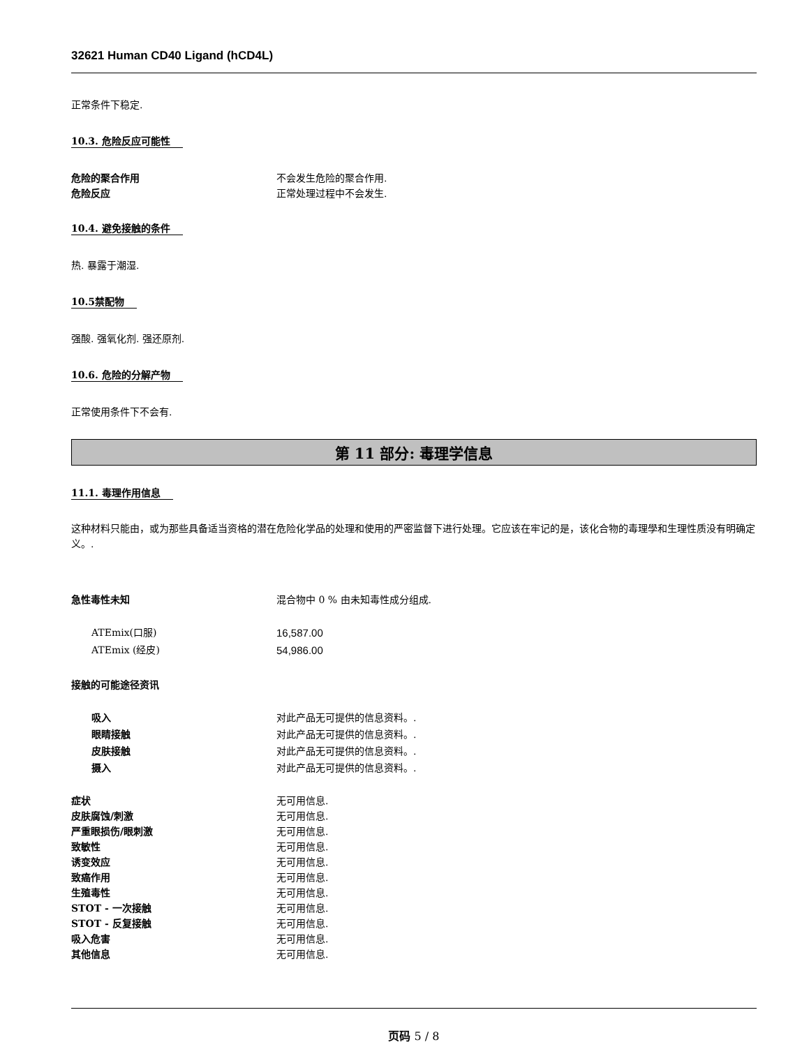32621 Human CD40 Ligand (hCD4L)
正常条件下稳定.
10.3. 危险反应可能性
危险的聚合作用 不会发生危险的聚合作用.
危险反应 正常处理过程中不会发生.
10.4. 避免接触的条件
热. 暴露于潮湿.
10.5禁配物
强酸. 强氧化剂. 强还原剂.
10.6. 危险的分解产物
正常使用条件下不会有.
第 11 部分: 毒理学信息
11.1. 毒理作用信息
这种材料只能由，或为那些具备适当资格的潜在危险化学品的处理和使用的严密监督下进行处理。它应该在牢记的是，该化合物的毒理學和生理性质没有明确定义。.
急性毒性未知 混合物中 0 % 由未知毒性成分组成.
ATEmix(口服) 16,587.00
ATEmix (经皮) 54,986.00
接触的可能途径资讯
吸入 对此产品无可提供的信息资料。.
眼睛接触 对此产品无可提供的信息资料。.
皮肤接触 对此产品无可提供的信息资料。.
摄入 对此产品无可提供的信息资料。.
症状 无可用信息.
皮肤腐蚀/刺激 无可用信息.
严重眼损伤/眼刺激 无可用信息.
致敏性 无可用信息.
诱变效应 无可用信息.
致癌作用 无可用信息.
生殖毒性 无可用信息.
STOT - 一次接触 无可用信息.
STOT - 反复接触 无可用信息.
吸入危害 无可用信息.
其他信息 无可用信息.
页码 5 / 8